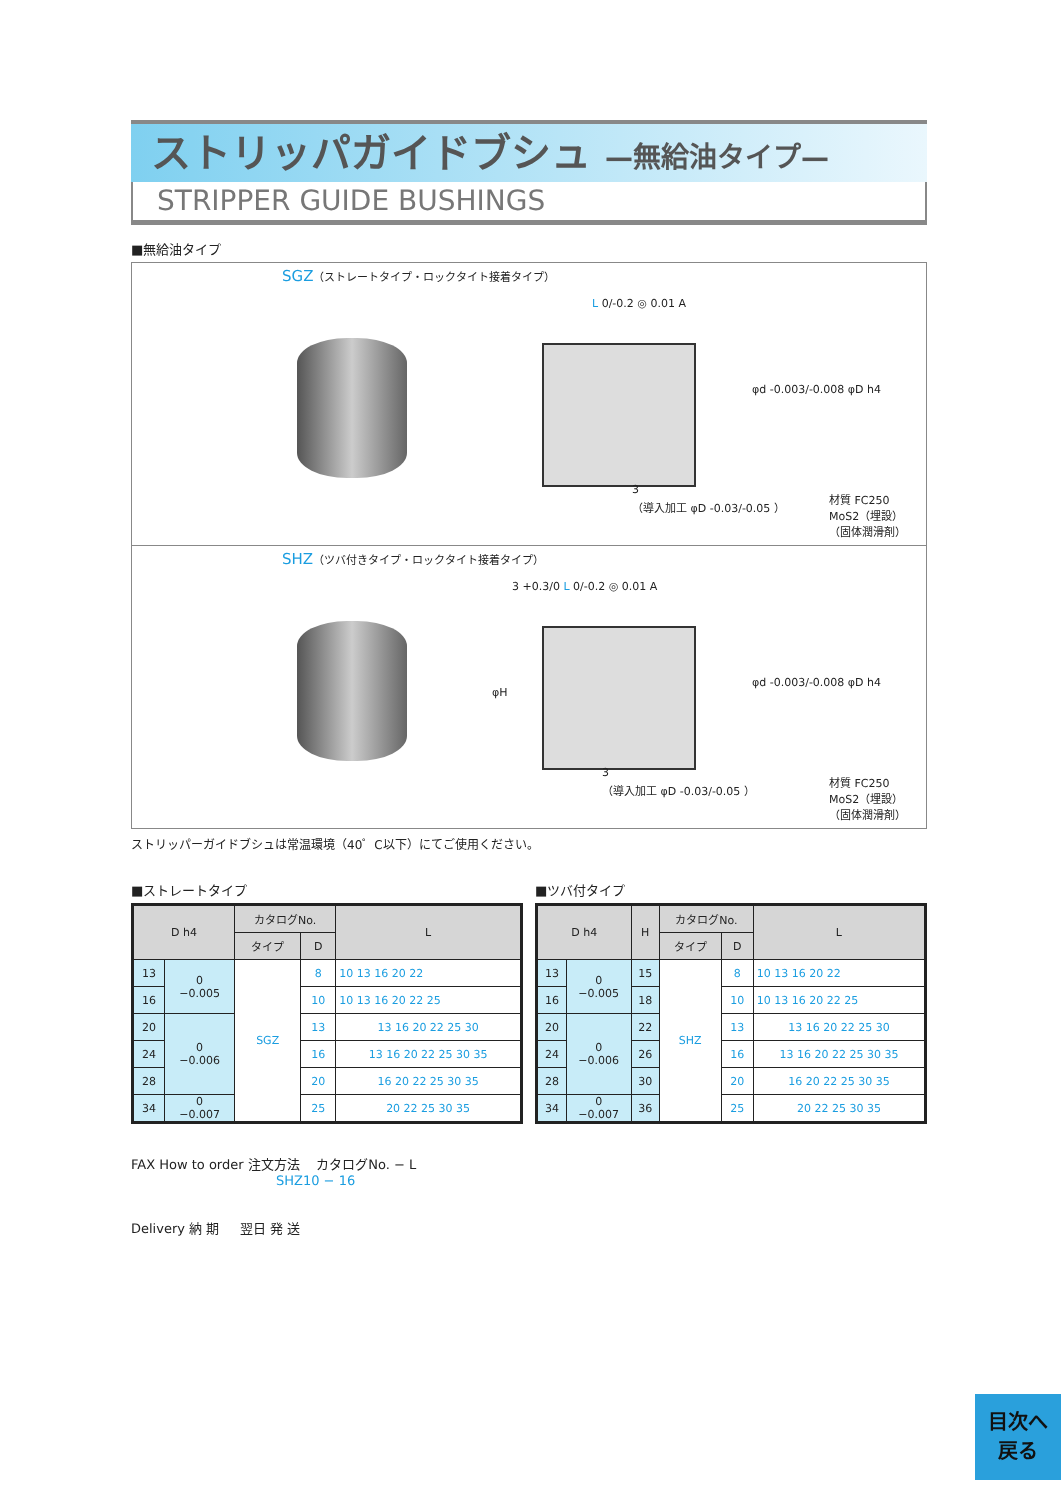ストリッパガイドブシュ —無給油タイプ—
STRIPPER GUIDE BUSHINGS
■無給油タイプ
SGZ（ストレートタイプ・ロックタイト接着タイプ）
L 0/-0.2 ◎ 0.01 A
φd -0.003/-0.008 φD h4
3
（導入加工 φD -0.03/-0.05 ）
材質 FC250
MoS2（埋設）
（固体潤滑剤）
SHZ（ツバ付きタイプ・ロックタイト接着タイプ）
3 +0.3/0 L 0/-0.2 ◎ 0.01 A
φH
φd -0.003/-0.008 φD h4
3
（導入加工 φD -0.03/-0.05 ）
材質 FC250
MoS2（埋設）
（固体潤滑剤）
ストリッパーガイドブシュは常温環境（40゜C以下）にてご使用ください。
■ストレートタイプ
| D h4 | | カタログNo. | | L |
| --- | --- | --- | --- | --- |
| | | タイプ | D | |
| 13 | 0 −0.005 | SGZ | 8 | 10 13 16 20 22 |
| 16 | | | 10 | 10 13 16 20 22 25 |
| 20 | 0 −0.006 | | 13 | 13 16 20 22 25 30 |
| 24 | | | 16 | 13 16 20 22 25 30 35 |
| 28 | | | 20 | 16 20 22 25 30 35 |
| 34 | 0 −0.007 | | 25 | 20 22 25 30 35 |
■ツバ付タイプ
| D h4 | | H | カタログNo. | | L |
| --- | --- | --- | --- | --- | --- |
| | | | タイプ | D | |
| 13 | 0 −0.005 | 15 | SHZ | 8 | 10 13 16 20 22 |
| 16 | | 18 | | 10 | 10 13 16 20 22 25 |
| 20 | 0 −0.006 | 22 | | 13 | 13 16 20 22 25 30 |
| 24 | | 26 | | 16 | 13 16 20 22 25 30 35 |
| 28 | | 30 | | 20 | 16 20 22 25 30 35 |
| 34 | 0 −0.007 | 36 | | 25 | 20 22 25 30 35 |
FAX How to order 注文方法 カタログNo. − L
SHZ10 − 16
Delivery 納 期 翌日 発 送
目次へ
戻る